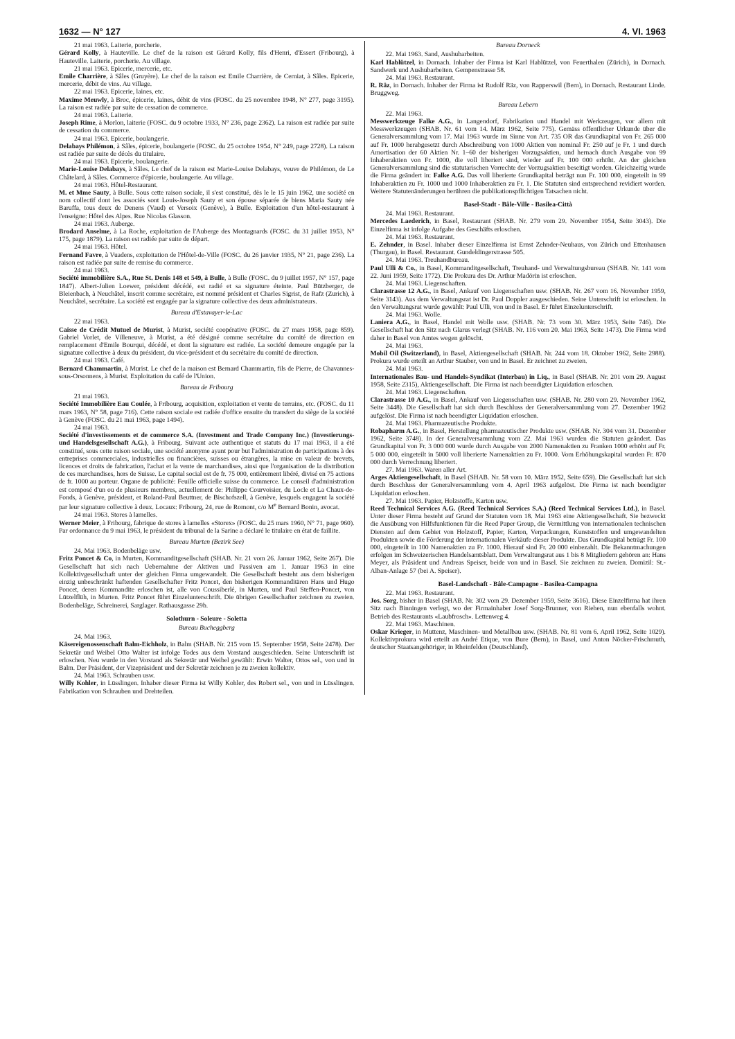1632 — N° 127 4. VI. 1963
21 mai 1963. Laiterie, porcherie.
Gérard Kolly, à Hauteville. Le chef de la raison est Gérard Kolly, fils d'Henri, d'Essert (Fribourg), à Hauteville. Laiterie, porcherie. Au village.
21 mai 1963. Epicerie, mercerie, etc.
Emile Charrière, à Sâles (Gruyère). Le chef de la raison est Emile Charrière, de Cerniat, à Sâles. Epicerie, mercerie, débit de vins. Au village.
22 mai 1963. Epicerie, laines, etc.
Maxime Meuwly, à Broc, épicerie, laines, débit de vins (FOSC. du 25 novembre 1948, N° 277, page 3195). La raison est radiée par suite de cessation de commerce.
24 mai 1963. Laiterie.
Joseph Rime, à Morlon, laiterie (FOSC. du 9 octobre 1933, N° 236, page 2362). La raison est radiée par suite de cessation du commerce.
24 mai 1963. Epicerie, boulangerie.
Delabays Philémon, à Sâles, épicerie, boulangerie (FOSC. du 25 octobre 1954, N° 249, page 2728). La raison est radiée par suite de décès du titulaire.
24 mai 1963. Epicerie, boulangerie.
Marie-Louise Delabays, à Sâles. Le chef de la raison est Marie-Louise Delabays, veuve de Philémon, de Le Châtelard, à Sâles. Commerce d'épicerie, boulangerie. Au village.
24 mai 1963. Hôtel-Restaurant.
M. et Mme Sauty, à Bulle. Sous cette raison sociale, il s'est constitué, dès le le 15 juin 1962, une société en nom collectif dont les associés sont Louis-Joseph Sauty et son épouse séparée de biens Maria Sauty née Baruffa, tous deux de Denens (Vaud) et Versoix (Genève), à Bulle. Exploitation d'un hôtel-restaurant à l'enseigne: Hôtel des Alpes. Rue Nicolas Glasson.
24 mai 1963. Auberge.
Brodard Anselme, à La Roche, exploitation de l'Auberge des Montagnards (FOSC. du 31 juillet 1953, N° 175, page 1879). La raison est radiée par suite de départ.
24 mai 1963. Hôtel.
Fernand Favre, à Vuadens, exploitation de l'Hôtel-de-Ville (FOSC. du 26 janvier 1935, N° 21, page 236). La raison est radiée par suite de remise du commerce.
24 mai 1963.
Société immobilière S.A., Rue St. Denis 148 et 549, à Bulle, à Bulle (FOSC. du 9 juillet 1957, N° 157, page 1847). Albert-Julien Loewer, président décédé, est radié et sa signature éteinte. Paul Bützberger, de Bleienbach, à Neuchâtel, inscrit comme secrétaire, est nommé président et Charles Sigrist, de Rafz (Zurich), à Neuchâtel, secrétaire. La société est engagée par la signature collective des deux administrateurs.
Bureau d'Estavayer-le-Lac
22 mai 1963.
Caisse de Crédit Mutuel de Murist, à Murist, société coopérative (FOSC. du 27 mars 1958, page 859). Gabriel Vorlet, de Villeneuve, à Murist, a été désigné comme secrétaire du comité de direction en remplacement d'Emile Bourqui, décédé, et dont la signature est radiée. La société demeure engagée par la signature collective à deux du président, du vice-président et du secrétaire du comité de direction.
24 mai 1963. Café.
Bernard Chammartin, à Murist. Le chef de la maison est Bernard Chammartin, fils de Pierre, de Chavannes-sous-Orsonnens, à Murist. Exploitation du café de l'Union.
Bureau de Fribourg
21 mai 1963.
Société Immobilière Eau Coulée, à Fribourg, acquisition, exploitation et vente de terrains, etc. (FOSC. du 11 mars 1963, N° 58, page 716). Cette raison sociale est radiée d'office ensuite du transfert du siège de la société à Genève (FOSC. du 21 mai 1963, page 1494).
24 mai 1963.
Société d'investissements et de commerce S.A. (Investment and Trade Company Inc.) (Investierungs- und Handelsgesellschaft A.G.), à Fribourg. Suivant acte authentique et statuts du 17 mai 1963, il a été constitué, sous cette raison sociale, une société anonyme ayant pour but l'administration de participations à des entreprises commerciales, industrielles ou financières, suisses ou étrangères, la mise en valeur de brevets, licences et droits de fabrication, l'achat et la vente de marchandises, ainsi que l'organisation de la distribution de ces marchandises, hors de Suisse. Le capital social est de fr. 75 000, entièrement libéré, divisé en 75 actions de fr. 1000 au porteur. Organe de publicité: Feuille officielle suisse du commerce. Le conseil d'administration est composé d'un ou de plusieurs membres, actuellement de: Philippe Courvoisier, du Locle et La Chaux-de-Fonds, à Genève, président, et Roland-Paul Beuttner, de Bischofszell, à Genève, lesquels engagent la société par leur signature collective à deux. Locaux: Fribourg, 24, rue de Romont, c/o M<sup>e</sup> Bernard Bonin, avocat.
24 mai 1963. Stores à lamelles.
Werner Meier, à Fribourg, fabrique de stores à lamelles «Storex» (FOSC. du 25 mars 1960, N° 71, page 960). Par ordonnance du 9 mai 1963, le président du tribunal de la Sarine a déclaré le titulaire en état de faillite.
Bureau Murten (Bezirk See)
24. Mai 1963. Bodenbeläge usw.
Fritz Poncet & Co, in Murten, Kommanditgesellschaft (SHAB. Nr. 21 vom 26. Januar 1962, Seite 267). Die Gesellschaft hat sich nach Uebernahme der Aktiven und Passiven am 1. Januar 1963 in eine Kollektivgesellschaft unter der gleichen Firma umgewandelt. Die Gesellschaft besteht aus dem bisherigen einzig unbeschränkt haftenden Gesellschafter Fritz Poncet, den bisherigen Kommanditären Hans und Hugo Poncet, deren Kommandite erloschen ist, alle von Coussiberlé, in Murten, und Paul Steffen-Poncet, von Lützelflüh, in Murten. Fritz Poncet führt Einzelunterschrift. Die übrigen Gesellschafter zeichnen zu zweien. Bodenbeläge, Schreinerei, Sarglager. Rathausgasse 29b.
Solothurn - Soleure - Soletta
Bureau Bucheggberg
24. Mai 1963.
Käsereigenossenschaft Balm-Eichholz, in Balm (SHAB. Nr. 215 vom 15. September 1958, Seite 2478). Der Sekretär und Weibel Otto Walter ist infolge Todes aus dem Vorstand ausgeschieden. Seine Unterschrift ist erloschen. Neu wurde in den Vorstand als Sekretär und Weibel gewählt: Erwin Walter, Ottos sel., von und in Balm. Der Präsident, der Vizepräsident und der Sekretär zeichnen je zu zweien kollektiv.
24. Mai 1963. Schrauben usw.
Willy Kohler, in Lüsslingen. Inhaber dieser Firma ist Willy Kohler, des Robert sel., von und in Lüsslingen. Fabrikation von Schrauben und Drehteilen.
Bureau Dorneck
22. Mai 1963. Sand, Aushubarbeiten.
Karl Hablützel, in Dornach. Inhaber der Firma ist Karl Hablützel, von Feuerthalen (Zürich), in Dornach. Sandwerk und Aushubarbeiten. Gempenstrasse 58.
24. Mai 1963. Restaurant.
R. Räz, in Dornach. Inhaber der Firma ist Rudolf Räz, von Rapperswil (Bern), in Dornach. Restaurant Linde. Bruggweg.
Bureau Lebern
22. Mai 1963.
Messwerkzeuge Falke A.G., in Langendorf, Fabrikation und Handel mit Werkzeugen, vor allem mit Messwerkzeugen (SHAB. Nr. 61 vom 14. März 1962, Seite 775). Gemäss öffentlicher Urkunde über die Generalversammlung vom 17. Mai 1963 wurde im Sinne von Art. 735 OR das Grundkapital von Fr. 265 000 auf Fr. 1000 herabgesetzt durch Abschreibung von 1000 Aktien von nominal Fr. 250 auf je Fr. 1 und durch Amortisation der 60 Aktien Nr. 1–60 der bisherigen Vorzugsaktien, und hernach durch Ausgabe von 99 Inhaberaktien von Fr. 1000, die voll liberiert sind, wieder auf Fr. 100 000 erhöht. An der gleichen Generalversammlung sind die statutarischen Vorrechte der Vorzugsaktien beseitigt worden. Gleichzeitig wurde die Firma geändert in: Falke A.G. Das voll liberierte Grundkapital beträgt nun Fr. 100 000, eingeteilt in 99 Inhaberaktien zu Fr. 1000 und 1000 Inhaberaktien zu Fr. 1. Die Statuten sind entsprechend revidiert worden. Weitere Statutenänderungen berühren die publikationspflichtigen Tatsachen nicht.
Basel-Stadt - Bâle-Ville - Basilea-Città
24. Mai 1963. Restaurant.
Mercedes Laederich, in Basel, Restaurant (SHAB. Nr. 279 vom 29. November 1954, Seite 3043). Die Einzelfirma ist infolge Aufgabe des Geschäfts erloschen.
24. Mai 1963. Restaurant.
E. Zehnder, in Basel. Inhaber dieser Einzelfirma ist Ernst Zehnder-Neuhaus, von Zürich und Ettenhausen (Thurgau), in Basel. Restaurant. Gundeldingerstrasse 505.
24. Mai 1963. Treuhandbureau.
Paul Ulli & Co., in Basel, Kommanditgesellschaft, Treuhand- und Verwaltungsbureau (SHAB. Nr. 141 vom 22. Juni 1959, Seite 1772). Die Prokura des Dr. Arthur Madörin ist erloschen.
24. Mai 1963. Liegenschaften.
Clarastrasse 12 A.G., in Basel, Ankauf von Liegenschaften usw. (SHAB. Nr. 267 vom 16. November 1959, Seite 3143). Aus dem Verwaltungsrat ist Dr. Paul Doppler ausgeschieden. Seine Unterschrift ist erloschen. In den Verwaltungsrat wurde gewählt: Paul Ulli, von und in Basel. Er führt Einzelunterschrift.
24. Mai 1963. Wolle.
Laniera A.G., in Basel, Handel mit Wolle usw. (SHAB. Nr. 73 vom 30. März 1953, Seite 746). Die Gesellschaft hat den Sitz nach Glarus verlegt (SHAB. Nr. 116 vom 20. Mai 1963, Seite 1473). Die Firma wird daher in Basel von Amtes wegen gelöscht.
24. Mai 1963.
Mobil Oil (Switzerland), in Basel, Aktiengesellschaft (SHAB. Nr. 244 vom 18. Oktober 1962, Seite 2988). Prokura wurde erteilt an Arthur Stauber, von und in Basel. Er zeichnet zu zweien.
24. Mai 1963.
Internationales Bau- und Handels-Syndikat (Interbau) in Liq., in Basel (SHAB. Nr. 201 vom 29. August 1958, Seite 2315), Aktiengesellschaft. Die Firma ist nach beendigter Liquidation erloschen.
24. Mai 1963. Liegenschaften.
Clarastrasse 10 A.G., in Basel, Ankauf von Liegenschaften usw. (SHAB. Nr. 280 vom 29. November 1962, Seite 3448). Die Gesellschaft hat sich durch Beschluss der Generalversammlung vom 27. Dezember 1962 aufgelöst. Die Firma ist nach beendigter Liquidation erloschen.
24. Mai 1963. Pharmazeutische Produkte.
Robapharm A.G., in Basel, Herstellung pharmazeutischer Produkte usw. (SHAB. Nr. 304 vom 31. Dezember 1962, Seite 3748). In der Generalversammlung vom 22. Mai 1963 wurden die Statuten geändert. Das Grundkapital von Fr. 3 000 000 wurde durch Ausgabe von 2000 Namenaktien zu Franken 1000 erhöht auf Fr. 5 000 000, eingeteilt in 5000 voll liberierte Namenaktien zu Fr. 1000. Vom Erhöhungskapital wurden Fr. 870 000 durch Verrechnung liberiert.
27. Mai 1963. Waren aller Art.
Arges Aktiengesellschaft, in Basel (SHAB. Nr. 58 vom 10. März 1952, Seite 659). Die Gesellschaft hat sich durch Beschluss der Generalversammlung vom 4. April 1963 aufgelöst. Die Firma ist nach beendigter Liquidation erloschen.
27. Mai 1963. Papier, Holzstoffe, Karton usw.
Reed Technical Services A.G. (Reed Technical Services S.A.) (Reed Technical Services Ltd.), in Basel. Unter dieser Firma besteht auf Grund der Statuten vom 18. Mai 1963 eine Aktiengesellschaft. Sie bezweckt die Ausübung von Hilfsfunktionen für die Reed Paper Group, die Vermittlung von internationalen technischen Diensten auf dem Gebiet von Holzstoff, Papier, Karton, Verpackungen, Kunststoffen und umgewandelten Produkten sowie die Förderung der internationalen Verkäufe dieser Produkte. Das Grundkapital beträgt Fr. 100 000, eingeteilt in 100 Namenaktien zu Fr. 1000. Hierauf sind Fr. 20 000 einbezahlt. Die Bekanntmachungen erfolgen im Schweizerischen Handelsamtsblatt. Dem Verwaltungsrat aus 1 bis 8 Mitgliedern gehören an: Hans Meyer, als Präsident und Andreas Speiser, beide von und in Basel. Sie zeichnen zu zweien. Domizil: St.-Alban-Anlage 57 (bei A. Speiser).
Basel-Landschaft - Bâle-Campagne - Basilea-Campagna
22. Mai 1963. Restaurant.
Jos. Sorg, bisher in Basel (SHAB. Nr. 302 vom 29. Dezember 1959, Seite 3616). Diese Einzelfirma hat ihren Sitz nach Binningen verlegt, wo der Firmainhaber Josef Sorg-Brunner, von Riehen, nun ebenfalls wohnt. Betrieb des Restaurants «Laubfrosch». Lettenweg 4.
22. Mai 1963. Maschinen.
Oskar Krieger, in Muttenz, Maschinen- und Metallbau usw. (SHAB. Nr. 81 vom 6. April 1962, Seite 1029). Kollektivprokura wird erteilt an André Etique, von Bure (Bern), in Basel, und Anton Nöcker-Frischmuth, deutscher Staatsangehöriger, in Rheinfelden (Deutschland).